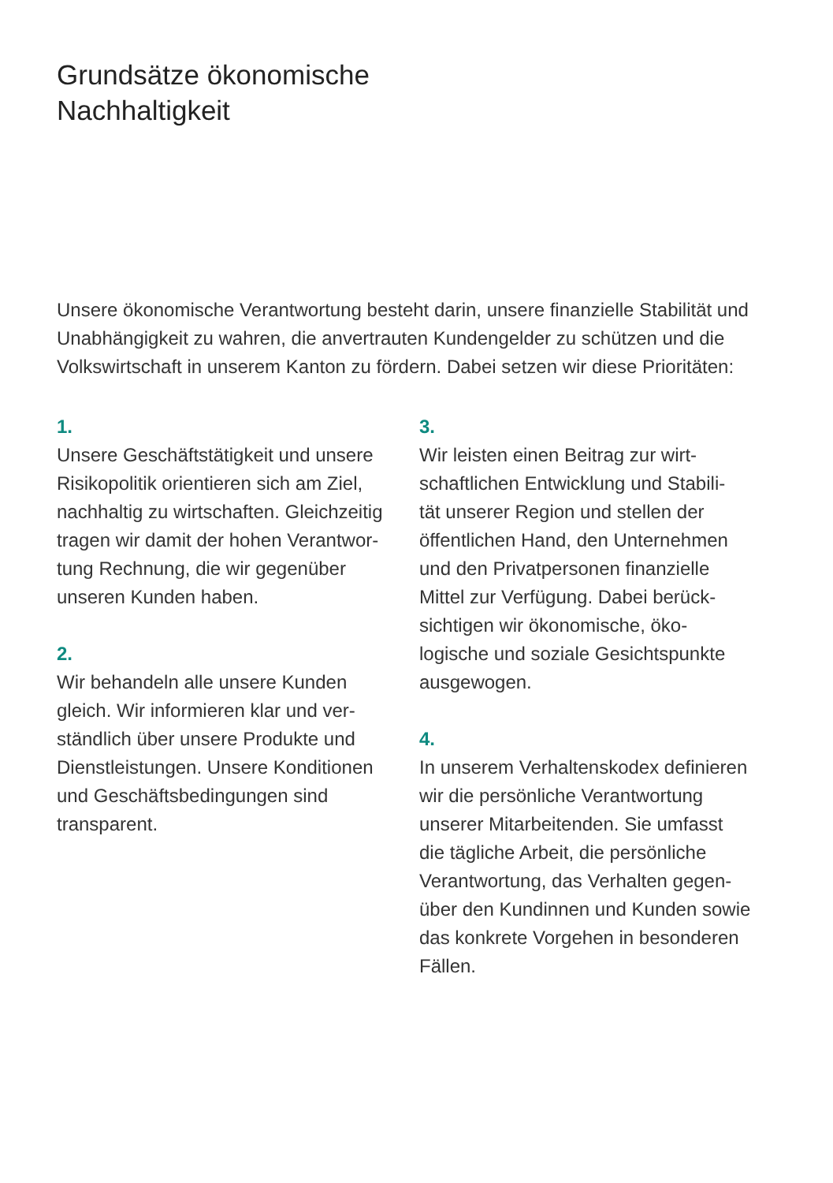Grundsätze ökonomische
Nachhaltigkeit
Unsere ökonomische Verantwortung besteht darin, unsere finanzielle Stabilität und Unabhängigkeit zu wahren, die anvertrauten Kundengelder zu schützen und die Volkswirtschaft in unserem Kanton zu fördern. Dabei setzen wir diese Prioritäten:
1.
Unsere Geschäftstätigkeit und unsere
Risikopolitik orientieren sich am Ziel,
nachhaltig zu wirtschaften. Gleichzeitig
tragen wir damit der hohen Verantwor-
tung Rechnung, die wir gegenüber
unseren Kunden haben.
2.
Wir behandeln alle unsere Kunden
gleich. Wir informieren klar und ver-
ständlich über unsere Produkte und
Dienstleistungen. Unsere Konditionen
und Geschäftsbedingungen sind
transparent.
3.
Wir leisten einen Beitrag zur wirt-
schaftlichen Entwicklung und Stabili-
tät unserer Region und stellen der
öffentlichen Hand, den Unternehmen
und den Privatpersonen finanzielle
Mittel zur Verfügung. Dabei berück-
sichtigen wir ökonomische, öko-
logische und soziale Gesichtspunkte
ausgewogen.
4.
In unserem Verhaltenskodex definieren
wir die persönliche Verantwortung
unserer Mitarbeitenden. Sie umfasst
die tägliche Arbeit, die persönliche
Verantwortung, das Verhalten gegen-
über den Kundinnen und Kunden sowie
das konkrete Vorgehen in besonderen
Fällen.